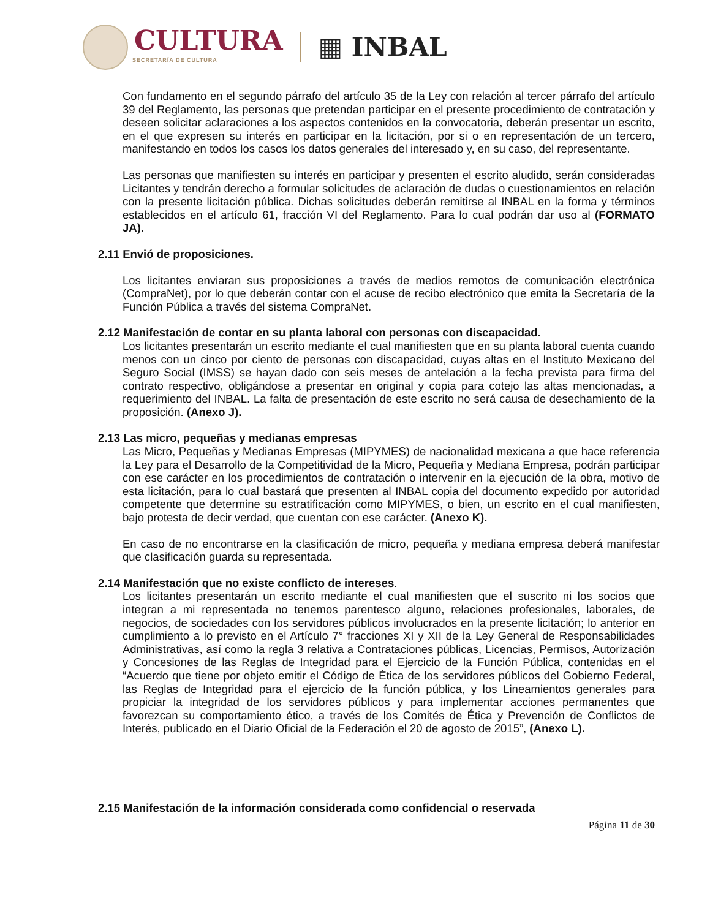CULTURA
SECRETARÍA DE CULTURA
▦ INBAL
Con fundamento en el segundo párrafo del artículo 35 de la Ley con relación al tercer párrafo del artículo 39 del Reglamento, las personas que pretendan participar en el presente procedimiento de contratación y deseen solicitar aclaraciones a los aspectos contenidos en la convocatoria, deberán presentar un escrito, en el que expresen su interés en participar en la licitación, por si o en representación de un tercero, manifestando en todos los casos los datos generales del interesado y, en su caso, del representante.
Las personas que manifiesten su interés en participar y presenten el escrito aludido, serán consideradas Licitantes y tendrán derecho a formular solicitudes de aclaración de dudas o cuestionamientos en relación con la presente licitación pública. Dichas solicitudes deberán remitirse al INBAL en la forma y términos establecidos en el artículo 61, fracción VI del Reglamento. Para lo cual podrán dar uso al (FORMATO JA).
2.11 Envió de proposiciones.
Los licitantes enviaran sus proposiciones a través de medios remotos de comunicación electrónica (CompraNet), por lo que deberán contar con el acuse de recibo electrónico que emita la Secretaría de la Función Pública a través del sistema CompraNet.
2.12 Manifestación de contar en su planta laboral con personas con discapacidad.
Los licitantes presentarán un escrito mediante el cual manifiesten que en su planta laboral cuenta cuando menos con un cinco por ciento de personas con discapacidad, cuyas altas en el Instituto Mexicano del Seguro Social (IMSS) se hayan dado con seis meses de antelación a la fecha prevista para firma del contrato respectivo, obligándose a presentar en original y copia para cotejo las altas mencionadas, a requerimiento del INBAL. La falta de presentación de este escrito no será causa de desechamiento de la proposición. (Anexo J).
2.13 Las micro, pequeñas y medianas empresas
Las Micro, Pequeñas y Medianas Empresas (MIPYMES) de nacionalidad mexicana a que hace referencia la Ley para el Desarrollo de la Competitividad de la Micro, Pequeña y Mediana Empresa, podrán participar con ese carácter en los procedimientos de contratación o intervenir en la ejecución de la obra, motivo de esta licitación, para lo cual bastará que presenten al INBAL copia del documento expedido por autoridad competente que determine su estratificación como MIPYMES, o bien, un escrito en el cual manifiesten, bajo protesta de decir verdad, que cuentan con ese carácter. (Anexo K).
En caso de no encontrarse en la clasificación de micro, pequeña y mediana empresa deberá manifestar que clasificación guarda su representada.
2.14 Manifestación que no existe conflicto de intereses.
Los licitantes presentarán un escrito mediante el cual manifiesten que el suscrito ni los socios que integran a mi representada no tenemos parentesco alguno, relaciones profesionales, laborales, de negocios, de sociedades con los servidores públicos involucrados en la presente licitación; lo anterior en cumplimiento a lo previsto en el Artículo 7° fracciones XI y XII de la Ley General de Responsabilidades Administrativas, así como la regla 3 relativa a Contrataciones públicas, Licencias, Permisos, Autorización y Concesiones de las Reglas de Integridad para el Ejercicio de la Función Pública, contenidas en el “Acuerdo que tiene por objeto emitir el Código de Ética de los servidores públicos del Gobierno Federal, las Reglas de Integridad para el ejercicio de la función pública, y los Lineamientos generales para propiciar la integridad de los servidores públicos y para implementar acciones permanentes que favorezcan su comportamiento ético, a través de los Comités de Ética y Prevención de Conflictos de Interés, publicado en el Diario Oficial de la Federación el 20 de agosto de 2015”, (Anexo L).
2.15 Manifestación de la información considerada como confidencial o reservada
Página 11 de 30